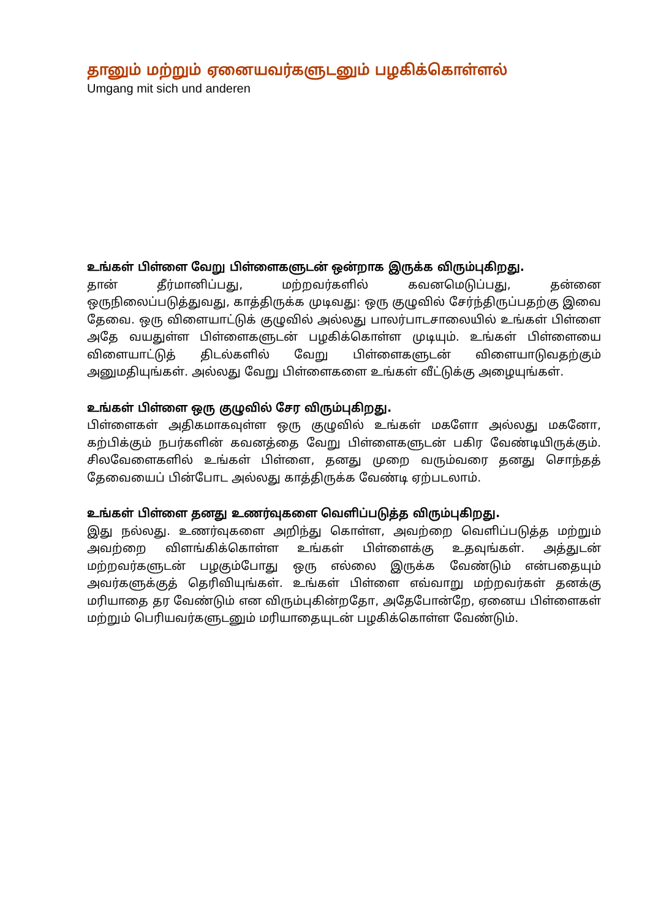தானும் மற்றும் ஏனையவர்களுடனும் பழகிக்கொள்ளல்
Umgang mit sich und anderen
உங்கள் பிள்ளை வேறு பிள்ளைகளுடன் ஒன்றாக இருக்க விரும்புகிறது.
தான் தீர்மானிப்பது, மற்றவர்களில் கவனமெடுப்பது, தன்னை ஒருநிலைப்படுத்துவது, காத்திருக்க முடிவது: ஒரு குழுவில் சேர்ந்திருப்பதற்கு இவை தேவை. ஒரு விளையாட்டுக் குழுவில் அல்லது பாலர்பாடசாலையில் உங்கள் பிள்ளை அதே வயதுள்ள பிள்ளைகளுடன் பழகிக்கொள்ள முடியும். உங்கள் பிள்ளையை விளையாட்டுத் திடல்களில் வேறு பிள்ளைகளுடன் விளையாடுவதற்கும் அனுமதியுங்கள். அல்லது வேறு பிள்ளைகளை உங்கள் வீட்டுக்கு அழையுங்கள்.
உங்கள் பிள்ளை ஒரு குழுவில் சேர விரும்புகிறது.
பிள்ளைகள் அதிகமாகவுள்ள ஒரு குழுவில் உங்கள் மகளோ அல்லது மகனோ, கற்பிக்கும் நபர்களின் கவனத்தை வேறு பிள்ளைகளுடன் பகிர வேண்டியிருக்கும். சிலவேளைகளில் உங்கள் பிள்ளை, தனது முறை வரும்வரை தனது சொந்தத் தேவையைப் பின்போட அல்லது காத்திருக்க வேண்டி ஏற்படலாம்.
உங்கள் பிள்ளை தனது உணர்வுகளை வெளிப்படுத்த விரும்புகிறது.
இது நல்லது. உணர்வுகளை அறிந்து கொள்ள, அவற்றை வெளிப்படுத்த மற்றும் அவற்றை விளங்கிக்கொள்ள உங்கள் பிள்ளைக்கு உதவுங்கள். அத்துடன் மற்றவர்களுடன் பழகும்போது ஒரு எல்லை இருக்க வேண்டும் என்பதையும் அவர்களுக்குத் தெரிவியுங்கள். உங்கள் பிள்ளை எவ்வாறு மற்றவர்கள் தனக்கு மரியாதை தர வேண்டும் என விரும்புகின்றதோ, அதேபோன்றே, ஏனைய பிள்ளைகள் மற்றும் பெரியவர்களுடனும் மரியாதையுடன் பழகிக்கொள்ள வேண்டும்.